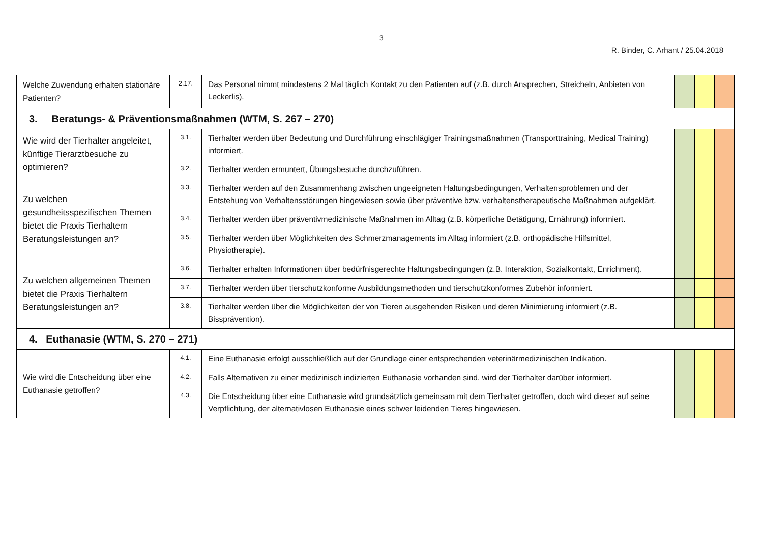3
R. Binder, C. Arhant / 25.04.2018
| Welche Zuwendung erhalten stationäre Patienten? | 2.17. | Das Personal nimmt mindestens 2 Mal täglich Kontakt zu den Patienten auf (z.B. durch Ansprechen, Streicheln, Anbieten von Leckerlis). | | | |
| 3. Beratungs- & Präventionsmaßnahmen (WTM, S. 267 – 270) | | | | | |
| Wie wird der Tierhalter angeleitet, künftige Tierarztbesuche zu optimieren? | 3.1. | Tierhalter werden über Bedeutung und Durchführung einschlägiger Trainingsmaßnahmen (Transporttraining, Medical Training) informiert. | | | |
| | 3.2. | Tierhalter werden ermuntert, Übungsbesuche durchzuführen. | | | |
| Zu welchen gesundheitsspezifischen Themen bietet die Praxis Tierhaltern Beratungsleistungen an? | 3.3. | Tierhalter werden auf den Zusammenhang zwischen ungeeigneten Haltungsbedingungen, Verhaltensproblemen und der Entstehung von Verhaltensstörungen hingewiesen sowie über präventive bzw. verhaltenstherapeutische Maßnahmen aufgeklärt. | | | |
| | 3.4. | Tierhalter werden über präventivmedizinische Maßnahmen im Alltag (z.B. körperliche Betätigung, Ernährung) informiert. | | | |
| | 3.5. | Tierhalter werden über Möglichkeiten des Schmerzmanagements im Alltag informiert (z.B. orthopädische Hilfsmittel, Physiotherapie). | | | |
| Zu welchen allgemeinen Themen bietet die Praxis Tierhaltern Beratungsleistungen an? | 3.6. | Tierhalter erhalten Informationen über bedürfnisgerechte Haltungsbedingungen (z.B. Interaktion, Sozialkontakt, Enrichment). | | | |
| | 3.7. | Tierhalter werden über tierschutzkonforme Ausbildungsmethoden und tierschutzkonformes Zubehör informiert. | | | |
| | 3.8. | Tierhalter werden über die Möglichkeiten der von Tieren ausgehenden Risiken und deren Minimierung informiert (z.B. Bissprävention). | | | |
| 4. Euthanasie (WTM, S. 270 – 271) | | | | | |
| Wie wird die Entscheidung über eine Euthanasie getroffen? | 4.1. | Eine Euthanasie erfolgt ausschließlich auf der Grundlage einer entsprechenden veterinärmedizinischen Indikation. | | | |
| | 4.2. | Falls Alternativen zu einer medizinisch indizierten Euthanasie vorhanden sind, wird der Tierhalter darüber informiert. | | | |
| | 4.3. | Die Entscheidung über eine Euthanasie wird grundsätzlich gemeinsam mit dem Tierhalter getroffen, doch wird dieser auf seine Verpflichtung, der alternativlosen Euthanasie eines schwer leidenden Tieres hingewiesen. | | | |